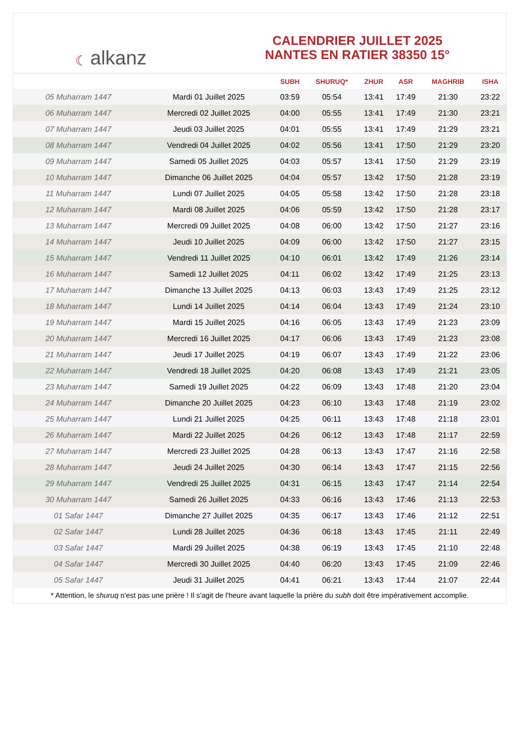☾ alkanz
CALENDRIER JUILLET 2025
NANTES EN RATIER 38350 15°
| | | SUBH | SHURUQ* | ZHUR | ASR | MAGHRIB | ISHA |
| --- | --- | --- | --- | --- | --- | --- | --- |
| 05 Muharram 1447 | Mardi 01 Juillet 2025 | 03:59 | 05:54 | 13:41 | 17:49 | 21:30 | 23:22 |
| 06 Muharram 1447 | Mercredi 02 Juillet 2025 | 04:00 | 05:55 | 13:41 | 17:49 | 21:30 | 23:21 |
| 07 Muharram 1447 | Jeudi 03 Juillet 2025 | 04:01 | 05:55 | 13:41 | 17:49 | 21:29 | 23:21 |
| 08 Muharram 1447 | Vendredi 04 Juillet 2025 | 04:02 | 05:56 | 13:41 | 17:50 | 21:29 | 23:20 |
| 09 Muharram 1447 | Samedi 05 Juillet 2025 | 04:03 | 05:57 | 13:41 | 17:50 | 21:29 | 23:19 |
| 10 Muharram 1447 | Dimanche 06 Juillet 2025 | 04:04 | 05:57 | 13:42 | 17:50 | 21:28 | 23:19 |
| 11 Muharram 1447 | Lundi 07 Juillet 2025 | 04:05 | 05:58 | 13:42 | 17:50 | 21:28 | 23:18 |
| 12 Muharram 1447 | Mardi 08 Juillet 2025 | 04:06 | 05:59 | 13:42 | 17:50 | 21:28 | 23:17 |
| 13 Muharram 1447 | Mercredi 09 Juillet 2025 | 04:08 | 06:00 | 13:42 | 17:50 | 21:27 | 23:16 |
| 14 Muharram 1447 | Jeudi 10 Juillet 2025 | 04:09 | 06:00 | 13:42 | 17:50 | 21:27 | 23:15 |
| 15 Muharram 1447 | Vendredi 11 Juillet 2025 | 04:10 | 06:01 | 13:42 | 17:49 | 21:26 | 23:14 |
| 16 Muharram 1447 | Samedi 12 Juillet 2025 | 04:11 | 06:02 | 13:42 | 17:49 | 21:25 | 23:13 |
| 17 Muharram 1447 | Dimanche 13 Juillet 2025 | 04:13 | 06:03 | 13:43 | 17:49 | 21:25 | 23:12 |
| 18 Muharram 1447 | Lundi 14 Juillet 2025 | 04:14 | 06:04 | 13:43 | 17:49 | 21:24 | 23:10 |
| 19 Muharram 1447 | Mardi 15 Juillet 2025 | 04:16 | 06:05 | 13:43 | 17:49 | 21:23 | 23:09 |
| 20 Muharram 1447 | Mercredi 16 Juillet 2025 | 04:17 | 06:06 | 13:43 | 17:49 | 21:23 | 23:08 |
| 21 Muharram 1447 | Jeudi 17 Juillet 2025 | 04:19 | 06:07 | 13:43 | 17:49 | 21:22 | 23:06 |
| 22 Muharram 1447 | Vendredi 18 Juillet 2025 | 04:20 | 06:08 | 13:43 | 17:49 | 21:21 | 23:05 |
| 23 Muharram 1447 | Samedi 19 Juillet 2025 | 04:22 | 06:09 | 13:43 | 17:48 | 21:20 | 23:04 |
| 24 Muharram 1447 | Dimanche 20 Juillet 2025 | 04:23 | 06:10 | 13:43 | 17:48 | 21:19 | 23:02 |
| 25 Muharram 1447 | Lundi 21 Juillet 2025 | 04:25 | 06:11 | 13:43 | 17:48 | 21:18 | 23:01 |
| 26 Muharram 1447 | Mardi 22 Juillet 2025 | 04:26 | 06:12 | 13:43 | 17:48 | 21:17 | 22:59 |
| 27 Muharram 1447 | Mercredi 23 Juillet 2025 | 04:28 | 06:13 | 13:43 | 17:47 | 21:16 | 22:58 |
| 28 Muharram 1447 | Jeudi 24 Juillet 2025 | 04:30 | 06:14 | 13:43 | 17:47 | 21:15 | 22:56 |
| 29 Muharram 1447 | Vendredi 25 Juillet 2025 | 04:31 | 06:15 | 13:43 | 17:47 | 21:14 | 22:54 |
| 30 Muharram 1447 | Samedi 26 Juillet 2025 | 04:33 | 06:16 | 13:43 | 17:46 | 21:13 | 22:53 |
| 01 Safar 1447 | Dimanche 27 Juillet 2025 | 04:35 | 06:17 | 13:43 | 17:46 | 21:12 | 22:51 |
| 02 Safar 1447 | Lundi 28 Juillet 2025 | 04:36 | 06:18 | 13:43 | 17:45 | 21:11 | 22:49 |
| 03 Safar 1447 | Mardi 29 Juillet 2025 | 04:38 | 06:19 | 13:43 | 17:45 | 21:10 | 22:48 |
| 04 Safar 1447 | Mercredi 30 Juillet 2025 | 04:40 | 06:20 | 13:43 | 17:45 | 21:09 | 22:46 |
| 05 Safar 1447 | Jeudi 31 Juillet 2025 | 04:41 | 06:21 | 13:43 | 17:44 | 21:07 | 22:44 |
* Attention, le shuruq n'est pas une prière ! Il s'agit de l'heure avant laquelle la prière du subh doit être impérativement accomplie.